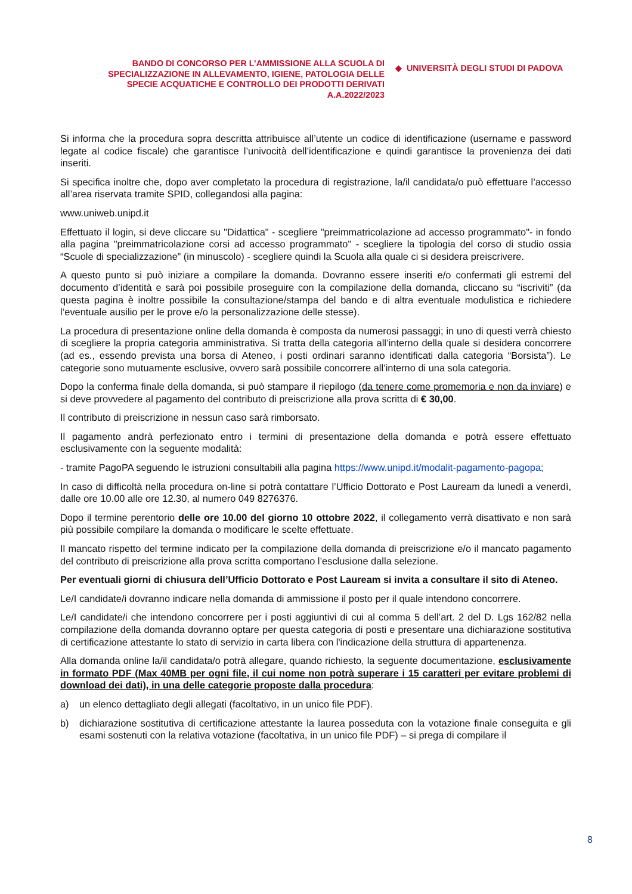BANDO DI CONCORSO PER L’AMMISSIONE ALLA SCUOLA DI SPECIALIZZAZIONE IN ALLEVAMENTO, IGIENE, PATOLOGIA DELLE SPECIE ACQUATICHE E CONTROLLO DEI PRODOTTI DERIVATI
A.A.2022/2023
◆ UNIVERSITÀ DEGLI STUDI DI PADOVA
Si informa che la procedura sopra descritta attribuisce all’utente un codice di identificazione (username e password legate al codice fiscale) che garantisce l’univocità dell’identificazione e quindi garantisce la provenienza dei dati inseriti.
Si specifica inoltre che, dopo aver completato la procedura di registrazione, la/il candidata/o può effettuare l’accesso all’area riservata tramite SPID, collegandosi alla pagina:
www.uniweb.unipd.it
Effettuato il login, si deve cliccare su "Didattica" - scegliere "preimmatricolazione ad accesso programmato"- in fondo alla pagina "preimmatricolazione corsi ad accesso programmato" - scegliere la tipologia del corso di studio ossia “Scuole di specializzazione” (in minuscolo) - scegliere quindi la Scuola alla quale ci si desidera preiscrivere.
A questo punto si può iniziare a compilare la domanda. Dovranno essere inseriti e/o confermati gli estremi del documento d’identità e sarà poi possibile proseguire con la compilazione della domanda, cliccano su “iscriviti” (da questa pagina è inoltre possibile la consultazione/stampa del bando e di altra eventuale modulistica e richiedere l’eventuale ausilio per le prove e/o la personalizzazione delle stesse).
La procedura di presentazione online della domanda è composta da numerosi passaggi; in uno di questi verrà chiesto di scegliere la propria categoria amministrativa. Si tratta della categoria all’interno della quale si desidera concorrere (ad es., essendo prevista una borsa di Ateneo, i posti ordinari saranno identificati dalla categoria “Borsista”). Le categorie sono mutuamente esclusive, ovvero sarà possibile concorrere all’interno di una sola categoria.
Dopo la conferma finale della domanda, si può stampare il riepilogo (da tenere come promemoria e non da inviare) e si deve provvedere al pagamento del contributo di preiscrizione alla prova scritta di € 30,00.
Il contributo di preiscrizione in nessun caso sarà rimborsato.
Il pagamento andrà perfezionato entro i termini di presentazione della domanda e potrà essere effettuato esclusivamente con la seguente modalità:
- tramite PagoPA seguendo le istruzioni consultabili alla pagina https://www.unipd.it/modalit-pagamento-pagopa;
In caso di difficoltà nella procedura on-line si potrà contattare l’Ufficio Dottorato e Post Lauream da lunedì a venerdì, dalle ore 10.00 alle ore 12.30, al numero 049 8276376.
Dopo il termine perentorio delle ore 10.00 del giorno 10 ottobre 2022, il collegamento verrà disattivato e non sarà più possibile compilare la domanda o modificare le scelte effettuate.
Il mancato rispetto del termine indicato per la compilazione della domanda di preiscrizione e/o il mancato pagamento del contributo di preiscrizione alla prova scritta comportano l’esclusione dalla selezione.
Per eventuali giorni di chiusura dell’Ufficio Dottorato e Post Lauream si invita a consultare il sito di Ateneo.
Le/I candidate/i dovranno indicare nella domanda di ammissione il posto per il quale intendono concorrere.
Le/I candidate/i che intendono concorrere per i posti aggiuntivi di cui al comma 5 dell’art. 2 del D. Lgs 162/82 nella compilazione della domanda dovranno optare per questa categoria di posti e presentare una dichiarazione sostitutiva di certificazione attestante lo stato di servizio in carta libera con l'indicazione della struttura di appartenenza.
Alla domanda online la/il candidata/o potrà allegare, quando richiesto, la seguente documentazione, esclusivamente in formato PDF (Max 40MB per ogni file, il cui nome non potrà superare i 15 caratteri per evitare problemi di download dei dati), in una delle categorie proposte dalla procedura:
a) un elenco dettagliato degli allegati (facoltativo, in un unico file PDF).
b) dichiarazione sostitutiva di certificazione attestante la laurea posseduta con la votazione finale conseguita e gli esami sostenuti con la relativa votazione (facoltativa, in un unico file PDF) – si prega di compilare il
8